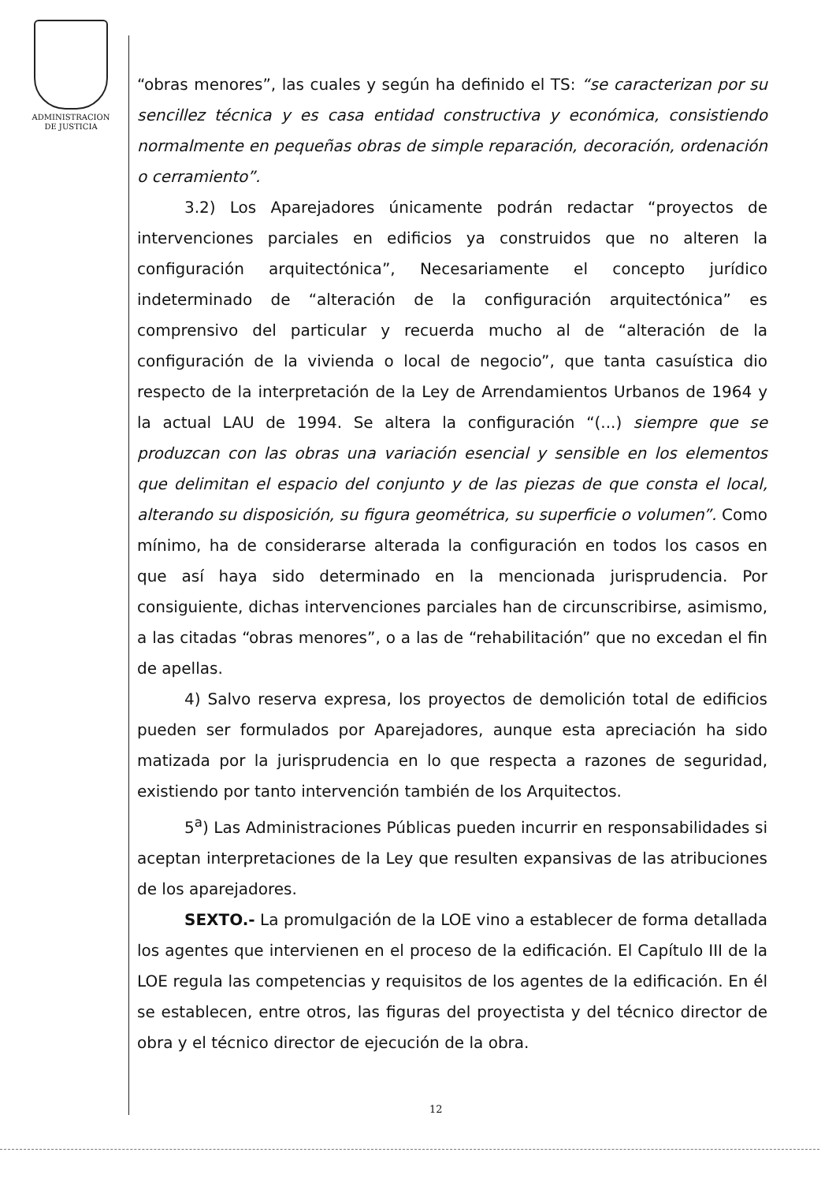ADMINISTRACION
DE JUSTICIA
“obras menores”, las cuales y según ha definido el TS: “se caracterizan por su sencillez técnica y es casa entidad constructiva y económica, consistiendo normalmente en pequeñas obras de simple reparación, decoración, ordenación o cerramiento”.
3.2) Los Aparejadores únicamente podrán redactar “proyectos de intervenciones parciales en edificios ya construidos que no alteren la configuración arquitectónica”, Necesariamente el concepto jurídico indeterminado de “alteración de la configuración arquitectónica” es comprensivo del particular y recuerda mucho al de “alteración de la configuración de la vivienda o local de negocio”, que tanta casuística dio respecto de la interpretación de la Ley de Arrendamientos Urbanos de 1964 y la actual LAU de 1994. Se altera la configuración “(...) siempre que se produzcan con las obras una variación esencial y sensible en los elementos que delimitan el espacio del conjunto y de las piezas de que consta el local, alterando su disposición, su figura geométrica, su superficie o volumen”. Como mínimo, ha de considerarse alterada la configuración en todos los casos en que así haya sido determinado en la mencionada jurisprudencia. Por consiguiente, dichas intervenciones parciales han de circunscribirse, asimismo, a las citadas “obras menores”, o a las de “rehabilitación” que no excedan el fin de apellas.
4) Salvo reserva expresa, los proyectos de demolición total de edificios pueden ser formulados por Aparejadores, aunque esta apreciación ha sido matizada por la jurisprudencia en lo que respecta a razones de seguridad, existiendo por tanto intervención también de los Arquitectos.
5<sup>a</sup>) Las Administraciones Públicas pueden incurrir en responsabilidades si aceptan interpretaciones de la Ley que resulten expansivas de las atribuciones de los aparejadores.
SEXTO.- La promulgación de la LOE vino a establecer de forma detallada los agentes que intervienen en el proceso de la edificación. El Capítulo III de la LOE regula las competencias y requisitos de los agentes de la edificación. En él se establecen, entre otros, las figuras del proyectista y del técnico director de obra y el técnico director de ejecución de la obra.
12